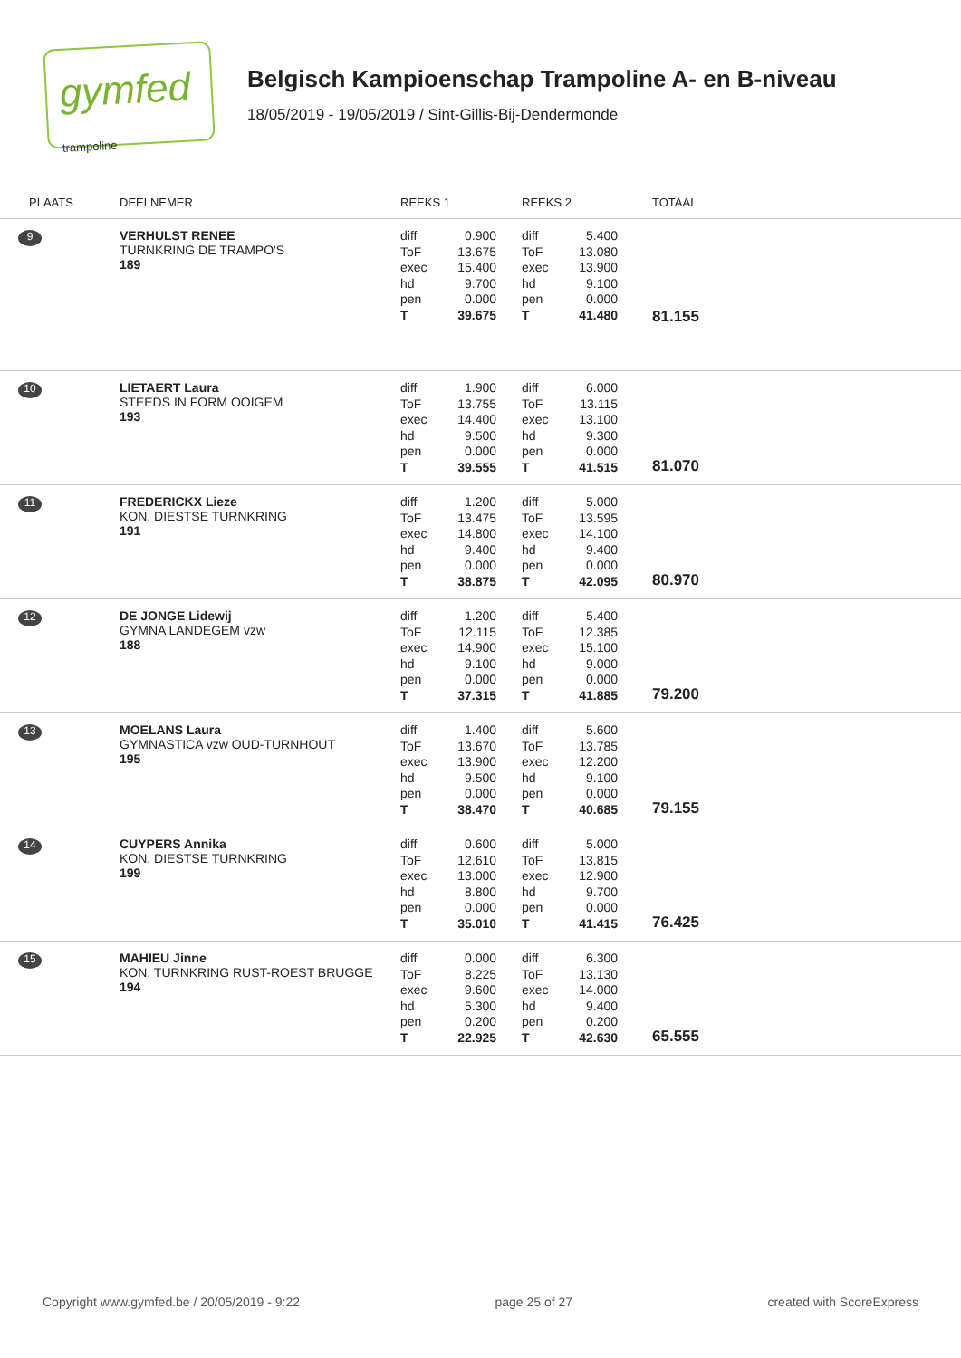gymfed trampoline
Belgisch Kampioenschap Trampoline A- en B-niveau
18/05/2019 - 19/05/2019 / Sint-Gillis-Bij-Dendermonde
| PLAATS | DEELNEMER | REEKS 1 | REEKS 2 | TOTAAL |
| --- | --- | --- | --- | --- |
| 9 | VERHULST RENEE TURNKRING DE TRAMPO'S 189 | diff 0.900 ToF 13.675 exec 15.400 hd 9.700 pen 0.000 T 39.675 | diff 5.400 ToF 13.080 exec 13.900 hd 9.100 pen 0.000 T 41.480 | 81.155 |
| 10 | LIETAERT Laura STEEDS IN FORM OOIGEM 193 | diff 1.900 ToF 13.755 exec 14.400 hd 9.500 pen 0.000 T 39.555 | diff 6.000 ToF 13.115 exec 13.100 hd 9.300 pen 0.000 T 41.515 | 81.070 |
| 11 | FREDERICKX Lieze KON. DIESTSE TURNKRING 191 | diff 1.200 ToF 13.475 exec 14.800 hd 9.400 pen 0.000 T 38.875 | diff 5.000 ToF 13.595 exec 14.100 hd 9.400 pen 0.000 T 42.095 | 80.970 |
| 12 | DE JONGE Lidewij GYMNA LANDEGEM vzw 188 | diff 1.200 ToF 12.115 exec 14.900 hd 9.100 pen 0.000 T 37.315 | diff 5.400 ToF 12.385 exec 15.100 hd 9.000 pen 0.000 T 41.885 | 79.200 |
| 13 | MOELANS Laura GYMNASTICA vzw OUD-TURNHOUT 195 | diff 1.400 ToF 13.670 exec 13.900 hd 9.500 pen 0.000 T 38.470 | diff 5.600 ToF 13.785 exec 12.200 hd 9.100 pen 0.000 T 40.685 | 79.155 |
| 14 | CUYPERS Annika KON. DIESTSE TURNKRING 199 | diff 0.600 ToF 12.610 exec 13.000 hd 8.800 pen 0.000 T 35.010 | diff 5.000 ToF 13.815 exec 12.900 hd 9.700 pen 0.000 T 41.415 | 76.425 |
| 15 | MAHIEU Jinne KON. TURNKRING RUST-ROEST BRUGGE 194 | diff 0.000 ToF 8.225 exec 9.600 hd 5.300 pen 0.200 T 22.925 | diff 6.300 ToF 13.130 exec 14.000 hd 9.400 pen 0.200 T 42.630 | 65.555 |
Copyright www.gymfed.be / 20/05/2019 - 9:22 page 25 of 27 created with ScoreExpress